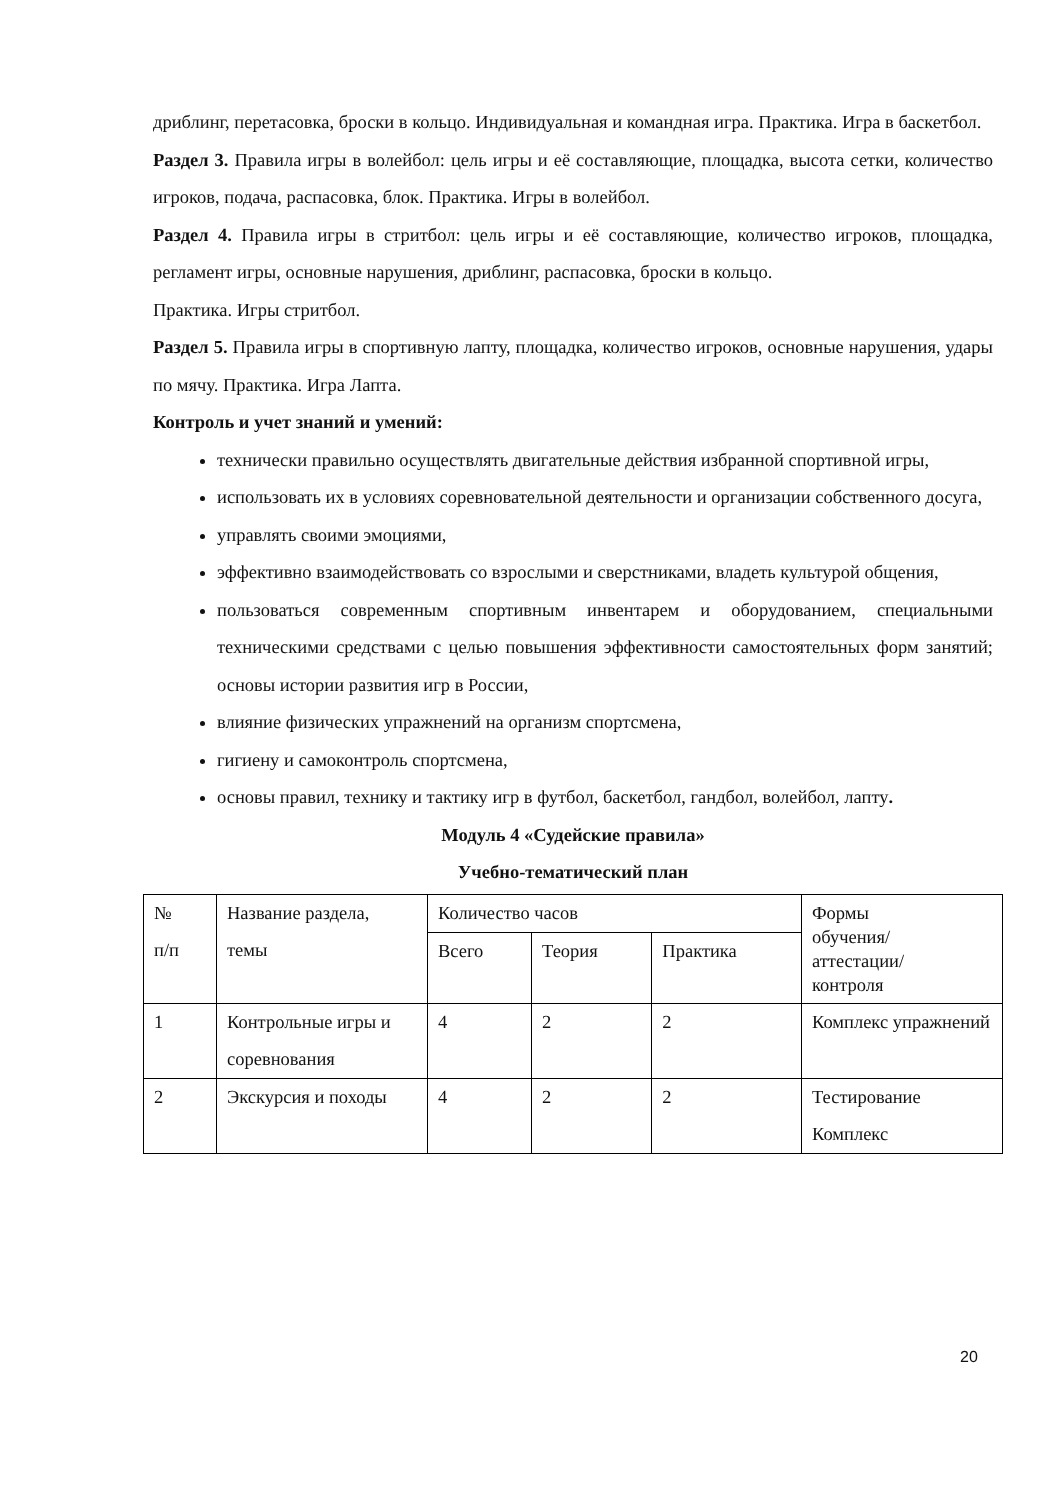дриблинг, перетасовка, броски в кольцо. Индивидуальная и командная игра. Практика. Игра в баскетбол.
Раздел 3. Правила игры в волейбол: цель игры и её составляющие, площадка, высота сетки, количество игроков, подача, распасовка, блок. Практика. Игры в волейбол.
Раздел 4. Правила игры в стритбол: цель игры и её составляющие, количество игроков, площадка, регламент игры, основные нарушения, дриблинг, распасовка, броски в кольцо.
Практика. Игры стритбол.
Раздел 5. Правила игры в спортивную лапту, площадка, количество игроков, основные нарушения, удары по мячу. Практика. Игра Лапта.
Контроль и учет знаний и умений:
технически правильно осуществлять двигательные действия избранной спортивной игры,
использовать их в условиях соревновательной деятельности и организации собственного досуга,
управлять своими эмоциями,
эффективно взаимодействовать со взрослыми и сверстниками, владеть культурой общения,
пользоваться современным спортивным инвентарем и оборудованием, специальными техническими средствами с целью повышения эффективности самостоятельных форм занятий; основы истории развития игр в России,
влияние физических упражнений на организм спортсмена,
гигиену и самоконтроль спортсмена,
основы правил, технику и тактику игр в футбол, баскетбол, гандбол, волейбол, лапту.
Модуль 4 «Судейские правила»
Учебно-тематический план
| № п/п | Название раздела, темы | Количество часов | | | Формы обучения/ аттестации/ контроля |
| | | Всего | Теория | Практика | |
| 1 | Контрольные игры и соревнования | 4 | 2 | 2 | Комплекс упражнений |
| 2 | Экскурсия и походы | 4 | 2 | 2 | Тестирование Комплекс |
20